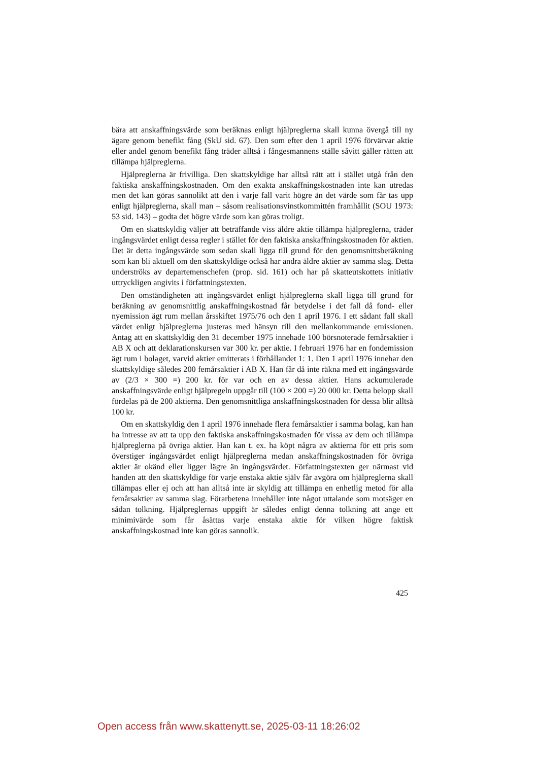bära att anskaffningsvärde som beräknas enligt hjälpreglerna skall kunna övergå till ny ägare genom benefikt fång (SkU sid. 67). Den som efter den 1 april 1976 förvärvar aktie eller andel genom benefikt fång träder alltså i fångesmannens ställe såvitt gäller rätten att tillämpa hjälpreglerna.
Hjälpreglerna är frivilliga. Den skattskyldige har alltså rätt att i stället utgå från den faktiska anskaffningskostnaden. Om den exakta anskaffningskostnaden inte kan utredas men det kan göras sannolikt att den i varje fall varit högre än det värde som får tas upp enligt hjälpreglerna, skall man – såsom realisationsvinstkommittén framhållit (SOU 1973: 53 sid. 143) – godta det högre värde som kan göras troligt.
Om en skattskyldig väljer att beträffande viss äldre aktie tillämpa hjälpreglerna, träder ingångsvärdet enligt dessa regler i stället för den faktiska anskaffningskostnaden för aktien. Det är detta ingångsvärde som sedan skall ligga till grund för den genomsnittsberäkning som kan bli aktuell om den skattskyldige också har andra äldre aktier av samma slag. Detta underströks av departemenschefen (prop. sid. 161) och har på skatteutskottets initiativ uttryckligen angivits i författningstexten.
Den omständigheten att ingångsvärdet enligt hjälpreglerna skall ligga till grund för beräkning av genomsnittlig anskaffningskostnad får betydelse i det fall då fond- eller nyemission ägt rum mellan årsskiftet 1975/76 och den 1 april 1976. I ett sådant fall skall värdet enligt hjälpreglerna justeras med hänsyn till den mellankommande emissionen. Antag att en skattskyldig den 31 december 1975 innehade 100 börsnoterade femårsaktier i AB X och att deklarationskursen var 300 kr. per aktie. I februari 1976 har en fondemission ägt rum i bolaget, varvid aktier emitterats i förhållandet 1: 1. Den 1 april 1976 innehar den skattskyldige således 200 femårsaktier i AB X. Han får då inte räkna med ett ingångsvärde av (2/3 × 300 =) 200 kr. för var och en av dessa aktier. Hans ackumulerade anskaffningsvärde enligt hjälpregeln uppgår till (100 × 200 =) 20 000 kr. Detta belopp skall fördelas på de 200 aktierna. Den genomsnittliga anskaffningskostnaden för dessa blir alltså 100 kr.
Om en skattskyldig den 1 april 1976 innehade flera femårsaktier i samma bolag, kan han ha intresse av att ta upp den faktiska anskaffningskostnaden för vissa av dem och tillämpa hjälpreglerna på övriga aktier. Han kan t. ex. ha köpt några av aktierna för ett pris som överstiger ingångsvärdet enligt hjälpreglerna medan anskaffningskostnaden för övriga aktier är okänd eller ligger lägre än ingångsvärdet. Författningstexten ger närmast vid handen att den skattskyldige för varje enstaka aktie själv får avgöra om hjälpreglerna skall tillämpas eller ej och att han alltså inte är skyldig att tillämpa en enhetlig metod för alla femårsaktier av samma slag. Förarbetena innehåller inte något uttalande som motsäger en sådan tolkning. Hjälpreglernas uppgift är således enligt denna tolkning att ange ett minimivärde som får åsättas varje enstaka aktie för vilken högre faktisk anskaffningskostnad inte kan göras sannolik.
425
Open access från www.skattenytt.se, 2025-03-11 18:26:02